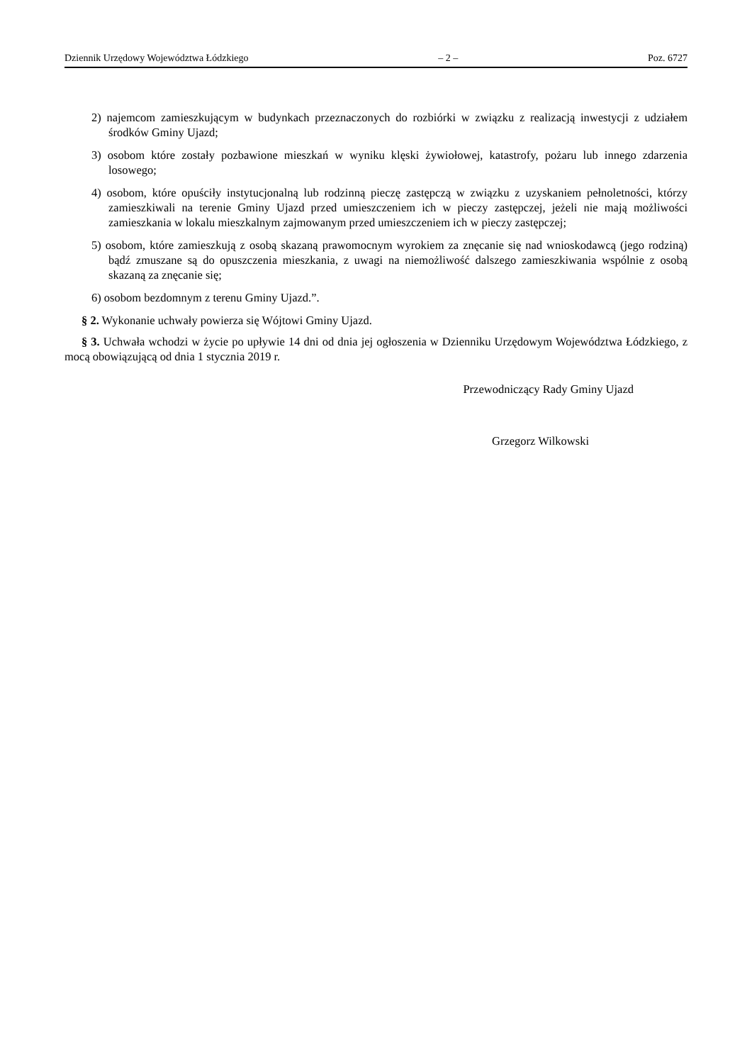Dziennik Urzędowy Województwa Łódzkiego – 2 – Poz. 6727
2) najemcom zamieszkującym w budynkach przeznaczonych do rozbiórki w związku z realizacją inwestycji z udziałem środków Gminy Ujazd;
3) osobom które zostały pozbawione mieszkań w wyniku klęski żywiołowej, katastrofy, pożaru lub innego zdarzenia losowego;
4) osobom, które opuściły instytucjonalną lub rodzinną pieczę zastępczą w związku z uzyskaniem pełnoletności, którzy zamieszkiwali na terenie Gminy Ujazd przed umieszczeniem ich w pieczy zastępczej, jeżeli nie mają możliwości zamieszkania w lokalu mieszkalnym zajmowanym przed umieszczeniem ich w pieczy zastępczej;
5) osobom, które zamieszkują z osobą skazaną prawomocnym wyrokiem za znęcanie się nad wnioskodawcą (jego rodziną) bądź zmuszane są do opuszczenia mieszkania, z uwagi na niemożliwość dalszego zamieszkiwania wspólnie z osobą skazaną za znęcanie się;
6) osobom bezdomnym z terenu Gminy Ujazd.”.
§ 2. Wykonanie uchwały powierza się Wójtowi Gminy Ujazd.
§ 3. Uchwała wchodzi w życie po upływie 14 dni od dnia jej ogłoszenia w Dzienniku Urzędowym Województwa Łódzkiego, z mocą obowiązującą od dnia 1 stycznia 2019 r.
Przewodniczący Rady Gminy Ujazd
Grzegorz Wilkowski